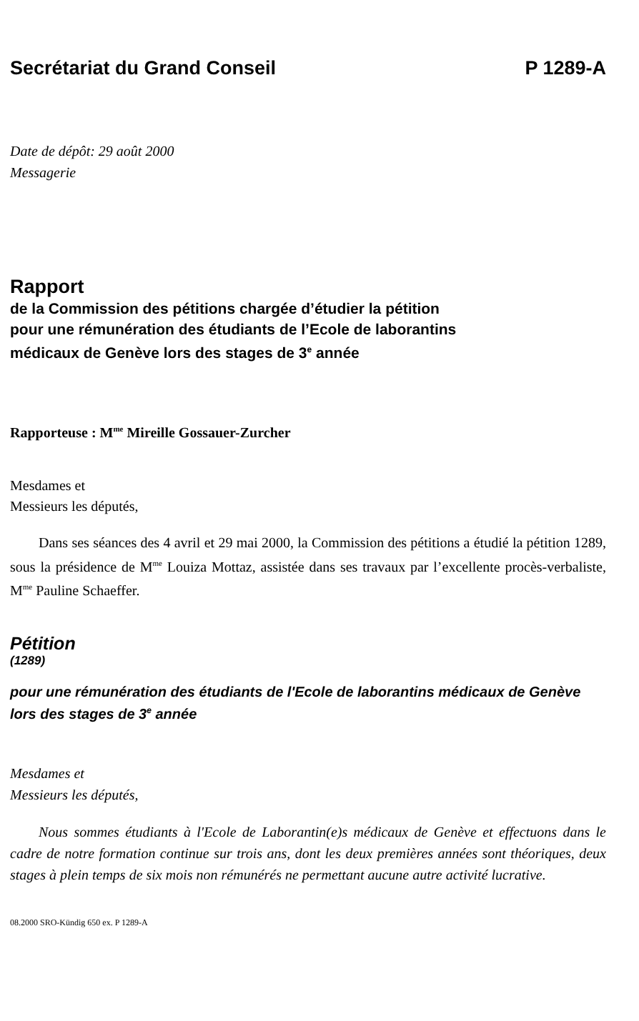Secrétariat du Grand Conseil P 1289-A
Date de dépôt: 29 août 2000
Messagerie
Rapport
de la Commission des pétitions chargée d’étudier la pétition
pour une rémunération des étudiants de l’Ecole de laborantins
médicaux de Genève lors des stages de 3<sup>e</sup> année
Rapporteuse : M<sup>me</sup> Mireille Gossauer-Zurcher
Mesdames et
Messieurs les députés,
Dans ses séances des 4 avril et 29 mai 2000, la Commission des pétitions a étudié la pétition 1289, sous la présidence de M<sup>me</sup> Louiza Mottaz, assistée dans ses travaux par l’excellente procès-verbaliste, M<sup>me</sup> Pauline Schaeffer.
Pétition
(1289)
pour une rémunération des étudiants de l'Ecole de laborantins médicaux de Genève lors des stages de 3<sup>e</sup> année
Mesdames et
Messieurs les députés,
Nous sommes étudiants à l'Ecole de Laborantin(e)s médicaux de Genève et effectuons dans le cadre de notre formation continue sur trois ans, dont les deux premières années sont théoriques, deux stages à plein temps de six mois non rémunérés ne permettant aucune autre activité lucrative.
08.2000 SRO-Kündig 650 ex. P 1289-A